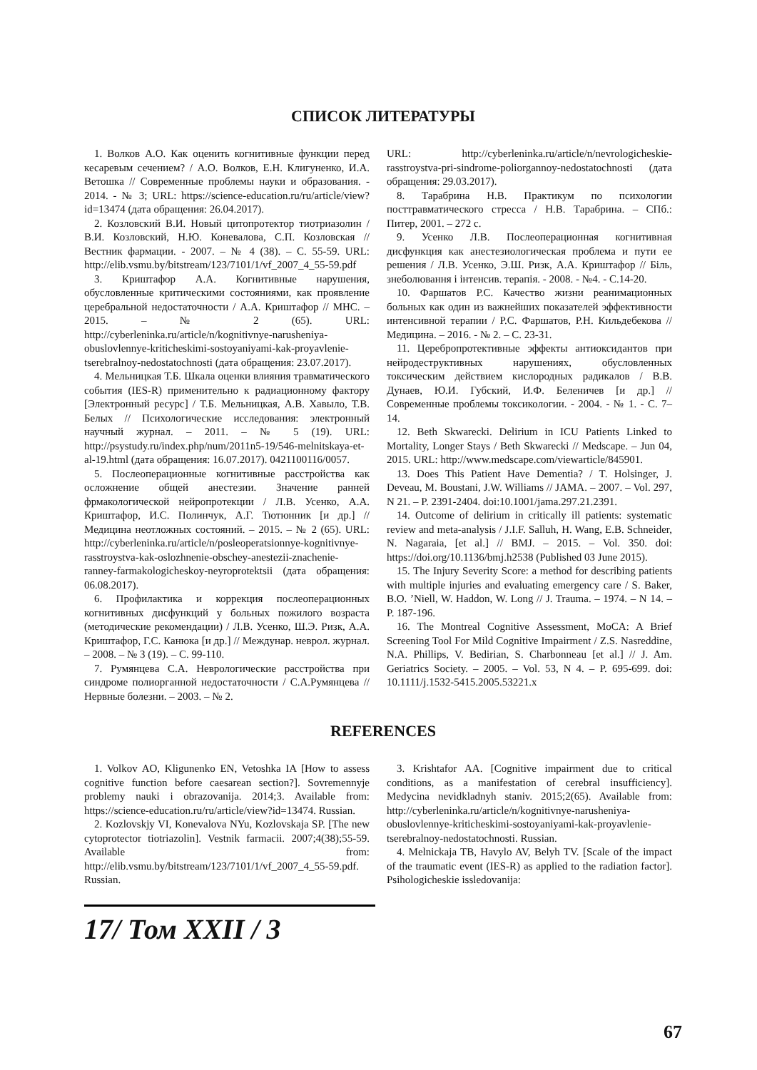СПИСОК ЛИТЕРАТУРЫ
1. Волков А.О. Как оценить когнитивные функции перед кесаревым сечением? / А.О. Волков, Е.Н. Клигуненко, И.А. Ветошка // Современные проблемы науки и образования. - 2014. - № 3; URL: https://science-education.ru/ru/article/view?id=13474 (дата обращения: 26.04.2017).
2. Козловский В.И. Новый цитопротектор тиотриазолин / В.И. Козловский, Н.Ю. Коневалова, С.П. Козловская // Вестник фармации. - 2007. – № 4 (38). – С. 55-59. URL: http://elib.vsmu.by/bitstream/123/7101/1/vf_2007_4_55-59.pdf
3. Криштафор А.А. Когнитивные нарушения, обусловленные критическими состояниями, как проявление церебральной недостаточности / А.А. Криштафор // МНС. – 2015. – № 2 (65). URL: http://cyberleninka.ru/article/n/kognitivnye-narusheniya-obuslovlennye-kriticheskimi-sostoyaniyami-kak-proyavlenie-tserebralnoy-nedostatochnosti (дата обращения: 23.07.2017).
4. Мельницкая Т.Б. Шкала оценки влияния травматического события (IES-R) применительно к радиационному фактору [Электронный ресурс] / Т.Б. Мельницкая, А.В. Хавыло, Т.В. Белых // Психологические исследования: электронный научный журнал. – 2011. – № 5 (19). URL: http://psystudy.ru/index.php/num/2011n5-19/546-melnitskaya-et-al-19.html (дата обращения: 16.07.2017). 0421100116/0057.
5. Послеоперационные когнитивные расстройства как осложнение общей анестезии. Значение ранней фрмакологической нейропротекции / Л.В. Усенко, А.А. Криштафор, И.С. Полинчук, А.Г. Тютюнник [и др.] // Медицина неотложных состояний. – 2015. – № 2 (65). URL: http://cyberleninka.ru/article/n/posleoperatsionnye-kognitivnye-rasstroystva-kak-oslozhnenie-obschey-anestezii-znachenie-ranney-farmakologicheskoy-neyroprotektsii (дата обращения: 06.08.2017).
6. Профилактика и коррекция послеоперационных когнитивных дисфункций у больных пожилого возраста (методические рекомендации) / Л.В. Усенко, Ш.Э. Ризк, А.А. Криштафор, Г.С. Канюка [и др.] // Междунар. неврол. журнал. – 2008. – № 3 (19). – С. 99-110.
7. Румянцева С.А. Неврологические расстройства при синдроме полиорганной недостаточности / С.А.Румянцева // Нервные болезни. – 2003. – № 2.
URL: http://cyberleninka.ru/article/n/nevrologicheskie-rasstroystva-pri-sindrome-poliorgannoy-nedostatochnosti (дата обращения: 29.03.2017).
8. Тарабрина Н.В. Практикум по психологии посттравматического стресса / Н.В. Тарабрина. – СПб.: Питер, 2001. – 272 с.
9. Усенко Л.В. Послеоперационная когнитивная дисфункция как анестезиологическая проблема и пути ее решения / Л.В. Усенко, Э.Ш. Ризк, А.А. Криштафор // Біль, знеболювання і інтенсив. терапія. - 2008. - №4. - С.14-20.
10. Фаршатов Р.С. Качество жизни реанимационных больных как один из важнейших показателей эффективности интенсивной терапии / Р.С. Фаршатов, Р.Н. Кильдебекова // Медицина. – 2016. - № 2. – С. 23-31.
11. Церебропротективные эффекты антиоксидантов при нейродеструктивных нарушениях, обусловленных токсическим действием кислородных радикалов / В.В. Дунаев, Ю.И. Губский, И.Ф. Беленичев [и др.] // Современные проблемы токсикологии. - 2004. - № 1. - С. 7–14.
12. Beth Skwarecki. Delirium in ICU Patients Linked to Mortality, Longer Stays / Beth Skwarecki // Medscape. – Jun 04, 2015. URL: http://www.medscape.com/viewarticle/845901.
13. Does This Patient Have Dementia? / T. Holsinger, J. Deveau, M. Boustani, J.W. Williams // JAMA. – 2007. – Vol. 297, N 21. – P. 2391-2404. doi:10.1001/jama.297.21.2391.
14. Outcome of delirium in critically ill patients: systematic review and meta-analysis / J.I.F. Salluh, H. Wang, E.B. Schneider, N. Nagaraia, [et al.] // BMJ. – 2015. – Vol. 350. doi: https://doi.org/10.1136/bmj.h2538 (Published 03 June 2015).
15. The Injury Severity Score: a method for describing patients with multiple injuries and evaluating emergency care / S. Baker, B.O. ’Niell, W. Haddon, W. Long // J. Trauma. – 1974. – N 14. – P. 187-196.
16. The Montreal Cognitive Assessment, MoCA: A Brief Screening Tool For Mild Cognitive Impairment / Z.S. Nasreddine, N.A. Phillips, V. Bedirian, S. Charbonneau [et al.] // J. Am. Geriatrics Society. – 2005. – Vol. 53, N 4. – P. 695-699. doi: 10.1111/j.1532-5415.2005.53221.x
REFERENCES
1. Volkov AO, Kligunenko EN, Vetoshka IA [How to assess cognitive function before caesarean section?]. Sovremennyje problemy nauki i obrazovanija. 2014;3. Available from: https://science-education.ru/ru/article/view?id=13474. Russian.
2. Kozlovskjy VI, Konevalova NYu, Kozlovskaja SP. [The new cytoprotector tiotriazolin]. Vestnik farmacii. 2007;4(38);55-59. Available from: http://elib.vsmu.by/bitstream/123/7101/1/vf_2007_4_55-59.pdf. Russian.
3. Krishtafor AA. [Cognitive impairment due to critical conditions, as a manifestation of cerebral insufficiency]. Medycina nevidkladnyh staniv. 2015;2(65). Available from: http://cyberleninka.ru/article/n/kognitivnye-narusheniya-obuslovlennye-kriticheskimi-sostoyaniyami-kak-proyavlenie-tserebralnoy-nedostatochnosti. Russian.
4. Melnickaja TB, Havylo AV, Belyh TV. [Scale of the impact of the traumatic event (IES-R) as applied to the radiation factor]. Psihologicheskie issledovanija:
17/ Том XXII / 3
67